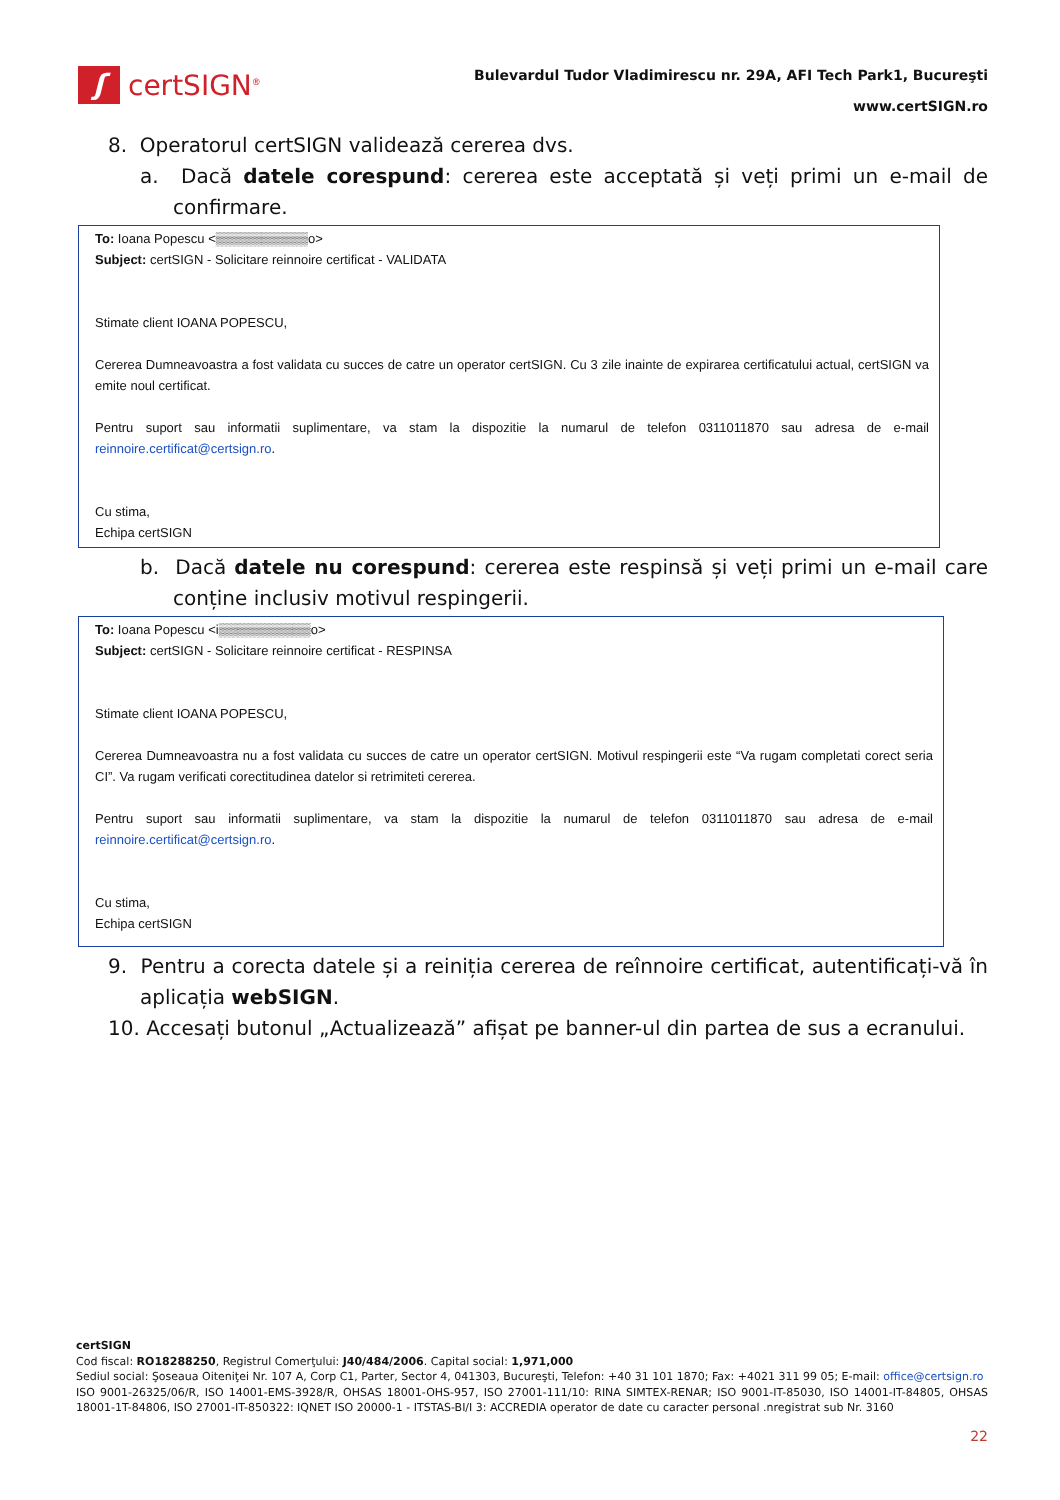ʃ
certSIGN<sup>®</sup>
Bulevardul Tudor Vladimirescu nr. 29A, AFI Tech Park1, Bucureşti
www.certSIGN.ro
8. Operatorul certSIGN validează cererea dvs.
a. Dacă datele corespund: cererea este acceptată și veți primi un e-mail de confirmare.
To: Ioana Popescu <▒▒▒▒▒▒▒▒▒▒o>
Subject: certSIGN - Solicitare reinnoire certificat - VALIDATA
Stimate client IOANA POPESCU,
Cererea Dumneavoastra a fost validata cu succes de catre un operator certSIGN. Cu 3 zile inainte de expirarea certificatului actual, certSIGN va emite noul certificat.
Pentru suport sau informatii suplimentare, va stam la dispozitie la numarul de telefon 0311011870 sau adresa de e-mail reinnoire.certificat@certsign.ro.
Cu stima,
Echipa certSIGN
b. Dacă datele nu corespund: cererea este respinsă și veți primi un e-mail care conține inclusiv motivul respingerii.
To: Ioana Popescu <i▒▒▒▒▒▒▒▒▒▒o>
Subject: certSIGN - Solicitare reinnoire certificat - RESPINSA
Stimate client IOANA POPESCU,
Cererea Dumneavoastra nu a fost validata cu succes de catre un operator certSIGN. Motivul respingerii este “Va rugam completati corect seria CI”. Va rugam verificati corectitudinea datelor si retrimiteti cererea.
Pentru suport sau informatii suplimentare, va stam la dispozitie la numarul de telefon 0311011870 sau adresa de e-mail reinnoire.certificat@certsign.ro.
Cu stima,
Echipa certSIGN
9. Pentru a corecta datele și a reiniția cererea de reînnoire certificat, autentificați-vă în aplicația webSIGN.
10. Accesați butonul „Actualizează” afișat pe banner-ul din partea de sus a ecranului.
certSIGN
Cod fiscal: RO18288250, Registrul Comerţului: J40/484/2006. Capital social: 1,971,000
Sediul social: Şoseaua Oiteniţei Nr. 107 A, Corp C1, Parter, Sector 4, 041303, Bucureşti, Telefon: +40 31 101 1870; Fax: +4021 311 99 05; E-mail: office@certsign.ro
ISO 9001-26325/06/R, ISO 14001-EMS-3928/R, OHSAS 18001-OHS-957, ISO 27001-111/10: RINA SIMTEX-RENAR; ISO 9001-IT-85030, ISO 14001-IT-84805, OHSAS 18001-1T-84806, ISO 27001-IT-850322: IQNET ISO 20000-1 - ITSTAS-BI/I 3: ACCREDIA operator de date cu caracter personal .nregistrat sub Nr. 3160
22